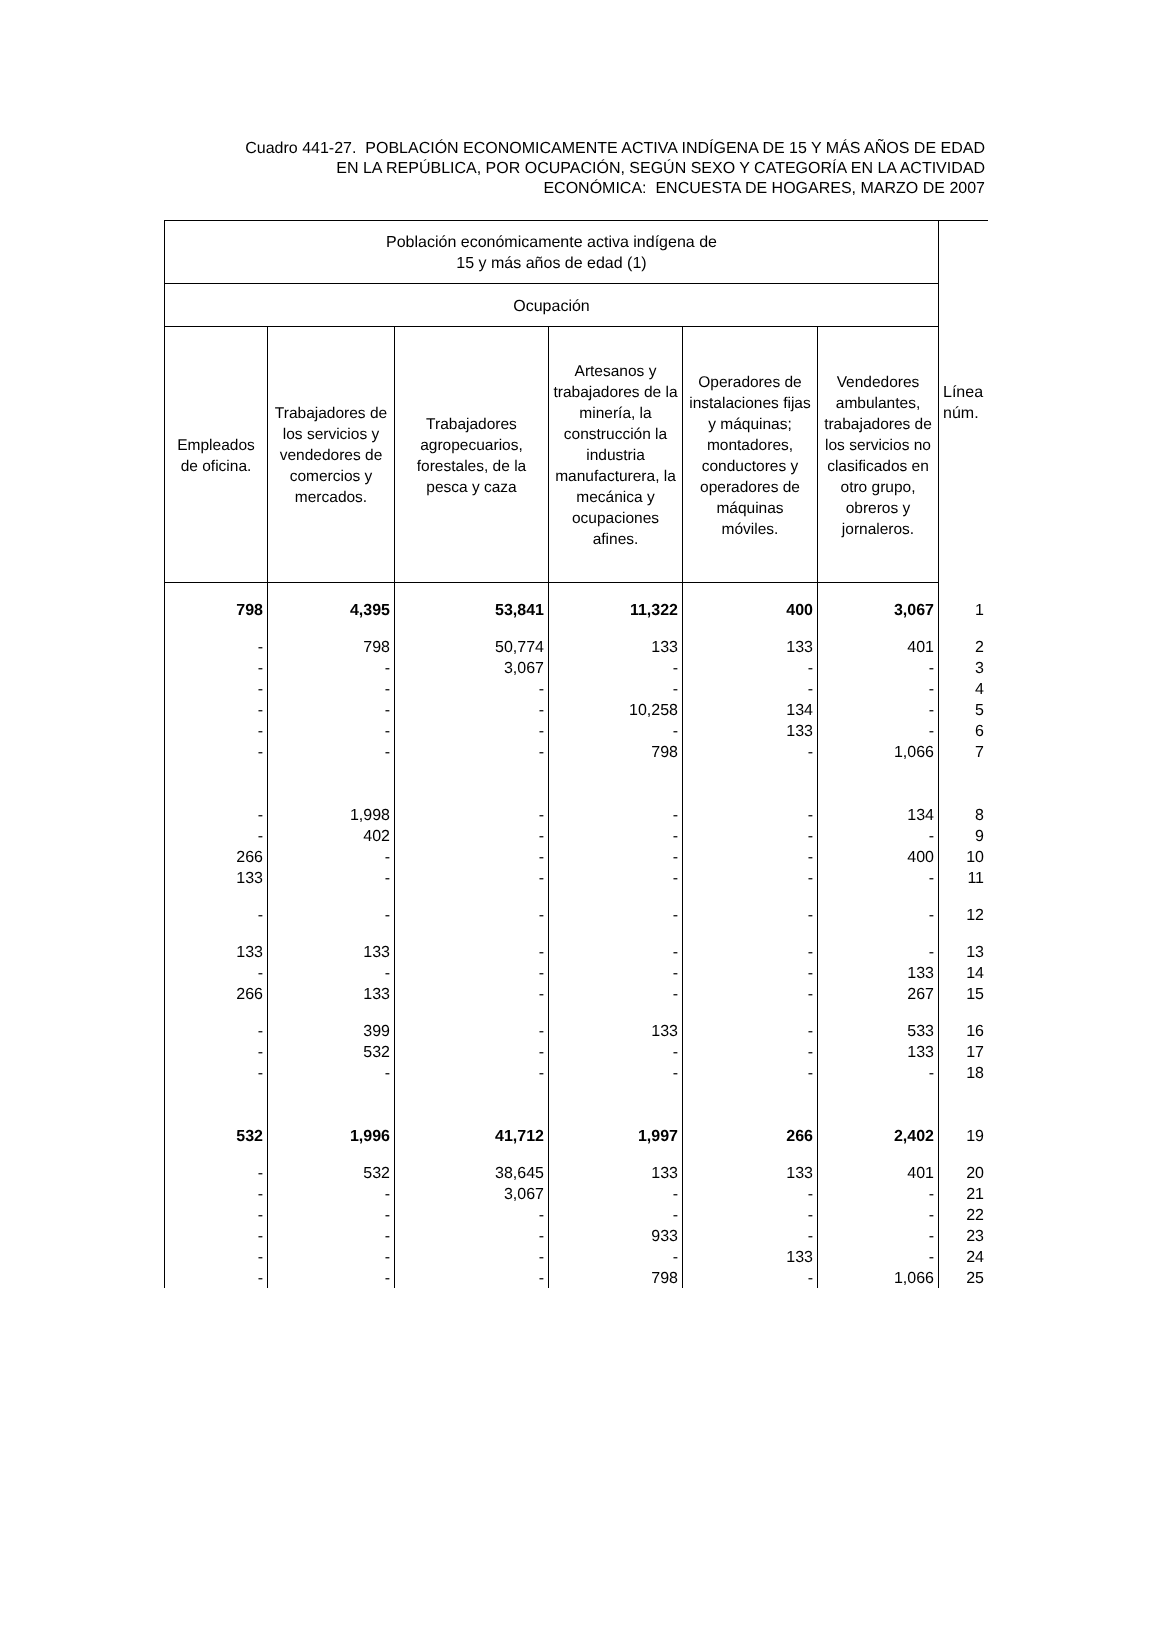Cuadro 441-27. POBLACIÓN ECONOMICAMENTE ACTIVA INDÍGENA DE 15 Y MÁS AÑOS DE EDAD
EN LA REPÚBLICA, POR OCUPACIÓN, SEGÚN SEXO Y CATEGORÍA EN LA ACTIVIDAD
ECONÓMICA: ENCUESTA DE HOGARES, MARZO DE 2007
| Población económicamente activa indígena de 15 y más años de edad (1) | | | | | | Línea núm. |
| --- | --- | --- | --- | --- | --- | --- |
| Ocupación | | | | | | |
| Empleados de oficina. | Trabajadores de los servicios y vendedores de comercios y mercados. | Trabajadores agropecuarios, forestales, de la pesca y caza | Artesanos y trabajadores de la minería, la construcción la industria manufacturera, la mecánica y ocupaciones afines. | Operadores de instalaciones fijas y máquinas; montadores, conductores y operadores de máquinas móviles. | Vendedores ambulantes, trabajadores de los servicios no clasificados en otro grupo, obreros y jornaleros. | |
| 798 | 4,395 | 53,841 | 11,322 | 400 | 3,067 | 1 |
| - | 798 | 50,774 | 133 | 133 | 401 | 2 |
| - | - | 3,067 | - | - | - | 3 |
| - | - | - | - | - | - | 4 |
| - | - | - | 10,258 | 134 | - | 5 |
| - | - | - | - | 133 | - | 6 |
| - | - | - | 798 | - | 1,066 | 7 |
| - | 1,998 | - | - | - | 134 | 8 |
| - | 402 | - | - | - | - | 9 |
| 266 | - | - | - | - | 400 | 10 |
| 133 | - | - | - | - | - | 11 |
| - | - | - | - | - | - | 12 |
| 133 | 133 | - | - | - | - | 13 |
| - | - | - | - | - | 133 | 14 |
| 266 | 133 | - | - | - | 267 | 15 |
| - | 399 | - | 133 | - | 533 | 16 |
| - | 532 | - | - | - | 133 | 17 |
| - | - | - | - | - | - | 18 |
| 532 | 1,996 | 41,712 | 1,997 | 266 | 2,402 | 19 |
| - | 532 | 38,645 | 133 | 133 | 401 | 20 |
| - | - | 3,067 | - | - | - | 21 |
| - | - | - | - | - | - | 22 |
| - | - | - | 933 | - | - | 23 |
| - | - | - | - | 133 | - | 24 |
| - | - | - | 798 | - | 1,066 | 25 |